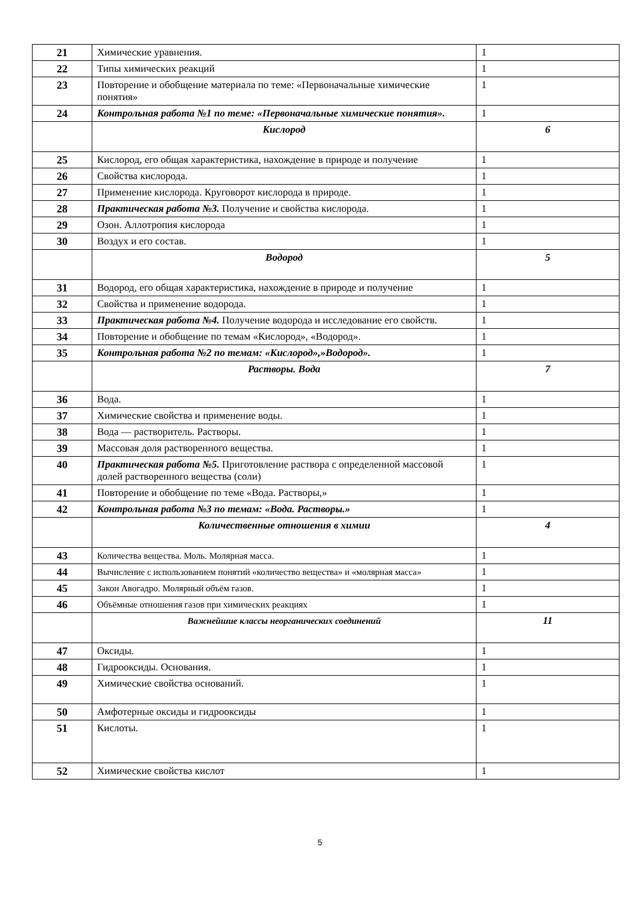| 21 | Химические уравнения. | 1 |
| 22 | Типы химических реакций | 1 |
| 23 | Повторение и обобщение материала по теме: «Первоначальные химические понятия» | 1 |
| 24 | Контрольная работа №1 по теме: «Первоначальные химические понятия». | 1 |
| | Кислород | 6 |
| 25 | Кислород, его общая характеристика, нахождение в природе и получение | 1 |
| 26 | Свойства кислорода. | 1 |
| 27 | Применение кислорода. Круговорот кислорода в природе. | 1 |
| 28 | Практическая работа №3. Получение и свойства кислорода. | 1 |
| 29 | Озон. Аллотропия кислорода | 1 |
| 30 | Воздух и его состав. | 1 |
| | Водород | 5 |
| 31 | Водород, его общая характеристика, нахождение в природе и получение | 1 |
| 32 | Свойства и применение водорода. | 1 |
| 33 | Практическая работа №4. Получение водорода и исследование его свойств. | 1 |
| 34 | Повторение и обобщение по темам «Кислород», «Водород». | 1 |
| 35 | Контрольная работа №2 по темам: «Кислород»,»Водород». | 1 |
| | Растворы. Вода | 7 |
| 36 | Вода. | 1 |
| 37 | Химические свойства и применение воды. | 1 |
| 38 | Вода — растворитель. Растворы. | 1 |
| 39 | Массовая доля растворенного вещества. | 1 |
| 40 | Практическая работа №5. Приготовление раствора с определенной массовой долей растворенного вещества (соли) | 1 |
| 41 | Повторение и обобщение по теме «Вода. Растворы,» | 1 |
| 42 | Контрольная работа №3 по темам: «Вода. Растворы.» | 1 |
| | Количественные отношения в химии | 4 |
| 43 | Количества вещества. Моль. Молярная масса. | 1 |
| 44 | Вычисление с использованием понятий «количество вещества» и «молярная масса» | 1 |
| 45 | Закон Авогадро. Молярный объём газов. | 1 |
| 46 | Объёмные отношения газов при химических реакциях | 1 |
| | Важнейшие классы неорганических соединений | 11 |
| 47 | Оксиды. | 1 |
| 48 | Гидрооксиды. Основания. | 1 |
| 49 | Химические свойства оснований. | 1 |
| 50 | Амфотерные оксиды и гидрооксиды | 1 |
| 51 | Кислоты. | 1 |
| 52 | Химические свойства кислот | 1 |
5